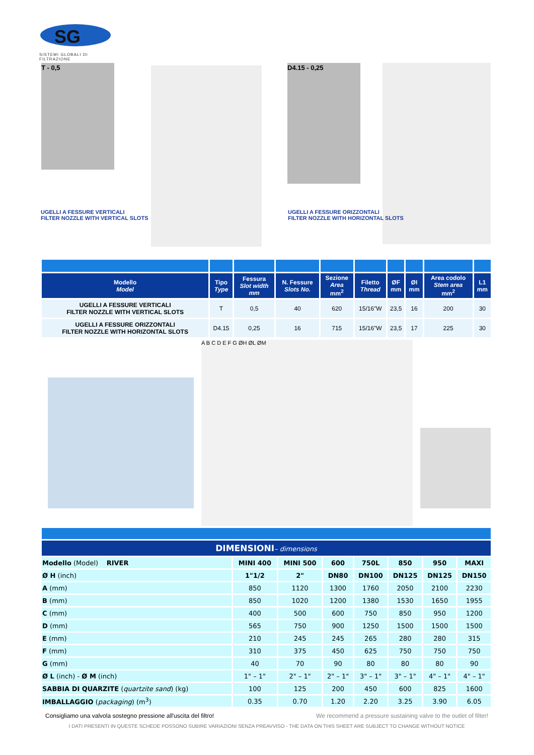SG
SISTEMI GLOBALI DI FILTRAZIONE
T - 0,5 D4.15 - 0,25
UGELLI A FESSURE VERTICALI
FILTER NOZZLE WITH VERTICAL SLOTS
UGELLI A FESSURE ORIZZONTALI
FILTER NOZZLE WITH HORIZONTAL SLOTS
| Modello Model | Tipo Type | Fessura Slot width mm | N. Fessure Slots No. | Sezione Area mm<sup>2</sup> | Filetto Thread | ØF mm | ØI mm | Area codolo Stem area mm<sup>2</sup> | L1 mm |
| --- | --- | --- | --- | --- | --- | --- | --- | --- | --- |
| UGELLI A FESSURE VERTICALI FILTER NOZZLE WITH VERTICAL SLOTS | T | 0,5 | 40 | 620 | 15/16"W | 23,5 | 16 | 200 | 30 |
| UGELLI A FESSURE ORIZZONTALI FILTER NOZZLE WITH HORIZONTAL SLOTS | D4.15 | 0,25 | 16 | 715 | 15/16"W | 23,5 | 17 | 225 | 30 |
A B C D E F G ØH ØL ØM
| DIMENSIONI – dimensions | | | | | | | |
| Modello (Model) RIVER | MINI 400 | MINI 500 | 600 | 750L | 850 | 950 | MAXI |
| Ø H (inch) | 1"1/2 | 2" | DN80 | DN100 | DN125 | DN125 | DN150 |
| A (mm) | 850 | 1120 | 1300 | 1760 | 2050 | 2100 | 2230 |
| B (mm) | 850 | 1020 | 1200 | 1380 | 1530 | 1650 | 1955 |
| C (mm) | 400 | 500 | 600 | 750 | 850 | 950 | 1200 |
| D (mm) | 565 | 750 | 900 | 1250 | 1500 | 1500 | 1500 |
| E (mm) | 210 | 245 | 245 | 265 | 280 | 280 | 315 |
| F (mm) | 310 | 375 | 450 | 625 | 750 | 750 | 750 |
| G (mm) | 40 | 70 | 90 | 80 | 80 | 80 | 90 |
| Ø L (inch) - Ø M (inch) | 1" – 1" | 2" – 1" | 2" – 1" | 3" – 1" | 3" – 1" | 4" – 1" | 4" – 1" |
| SABBIA DI QUARZITE ( quartzite sand ) (kg) | 100 | 125 | 200 | 450 | 600 | 825 | 1600 |
| IMBALLAGGIO ( packaging ) (m<sup>3</sup>) | 0.35 | 0.70 | 1.20 | 2.20 | 3.25 | 3.90 | 6.05 |
Consigliamo una valvola sostegno pressione all'uscita del filtro! We recommend a pressure sustaining valve to the outlet of filter!
I DATI PRESENTI IN QUESTE SCHEDE POSSONO SUBIRE VARIAZIONI SENZA PREAVVISO - THE DATA ON THIS SHEET ARE SUBJECT TO CHANGE WITHOUT NOTICE